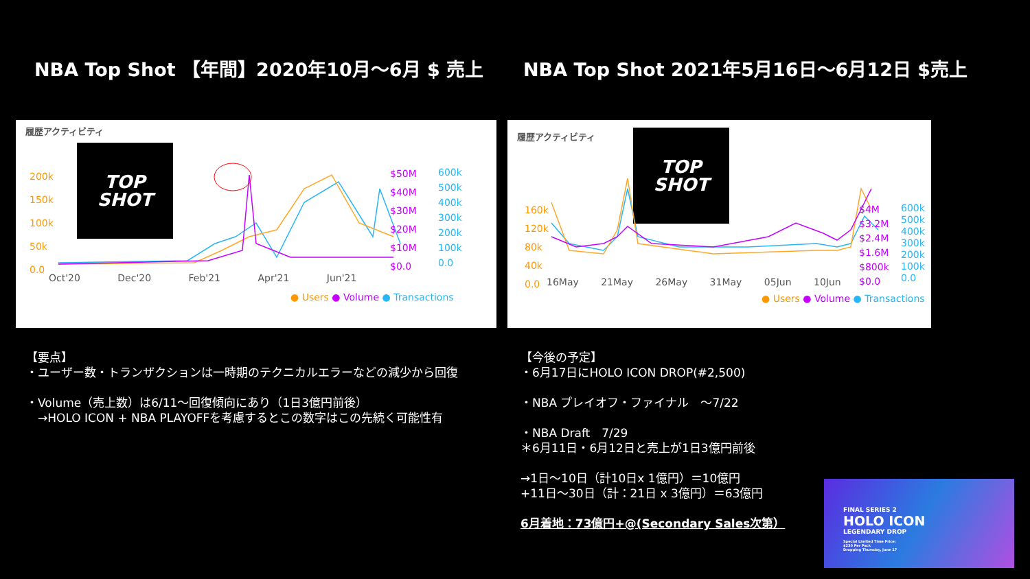NBA Top Shot 【年間】2020年10月～6月 $ 売上 NBA Top Shot 2021年5月16日～6月12日 $売上
履歴アクティビティ
TOP
SHOT
200k
150k
100k
50k
0.0
$50M
$40M
$30M
$20M
$10M
$0.0
600k
500k
400k
300k
200k
100k
0.0
Oct'20 Dec'20 Feb'21 Apr'21 Jun'21
● Users ● Volume ● Transactions
履歴アクティビティ
TOP
SHOT
160k
120k
80k
40k
0.0
$4M
$3.2M
$2.4M
$1.6M
$800k
$0.0
600k
500k
400k
300k
200k
100k
0.0
16May 21May 26May 31May 05Jun 10Jun
● Users ● Volume ● Transactions
【要点】
・ユーザー数・トランザクションは一時期のテクニカルエラーなどの減少から回復
・Volume（売上数）は6/11～回復傾向にあり（1日3億円前後）
　→HOLO ICON + NBA PLAYOFFを考慮するとこの数字はこの先続く可能性有
【今後の予定】
・6月17日にHOLO ICON DROP(#2,500)
・NBA プレイオフ・ファイナル　～7/22
・NBA Draft　7/29
＊6月11日・6月12日と売上が1日3億円前後
→1日～10日（計10日x 1億円）＝10億円
+11日～30日（計：21日 x 3億円）＝63億円
6月着地：73億円+@(Secondary Sales次第）
FINAL SERIES 2
HOLO ICON
LEGENDARY DROP
Special Limited Time Price:
$230 Per Pack
Dropping Thursday, June 17